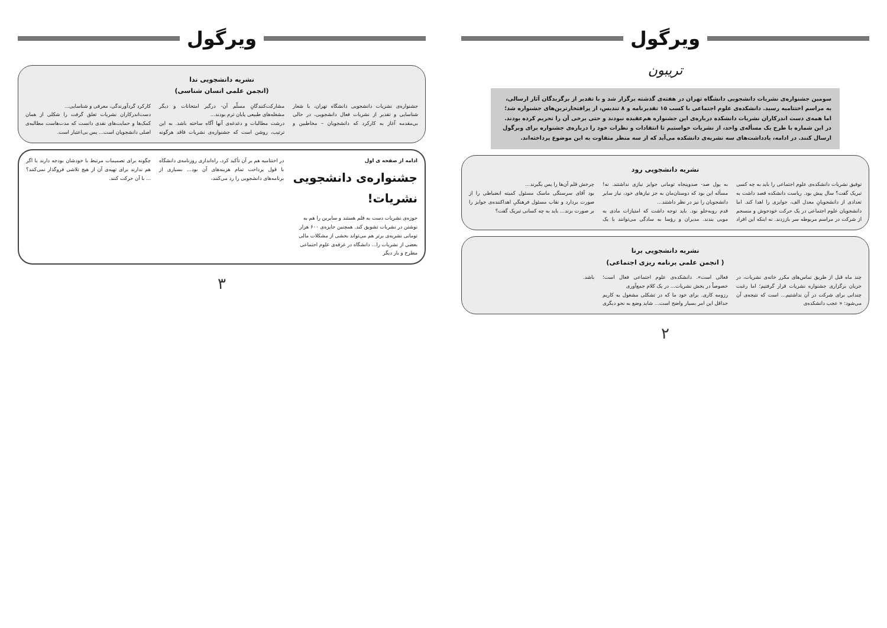ویرگول
تریبون
سومین جشنواره‌ی نشریات دانشجویی دانشگاه تهران در هفته‌ی گذشته برگزار شد و با تقدیر از برگزیدگان آثار ارسالی، به مراسم اختتامیه رسید. دانشکده‌ی علوم اجتماعی با کسب ۱۵ تقدیرنامه و ۸ تندیس، از پرافتخارترین‌های جشنواره شد؛ اما همه‌ی دست اندرکاران نشریات دانشکده درباره‌ی این جشنواره هم‌عقیده نبودند و حتی برخی آن را تحریم کرده بودند. در این شماره با طرح یک مسأله‌ی واحد، از نشریات خواستیم تا انتقادات و نظرات خود را درباره‌ی جشنواره برای ویرگول ارسال کنند. در ادامه، یادداشت‌های سه نشریه‌ی دانشکده می‌آید که از سه منظر متفاوت به این موضوع پرداخته‌اند.
نشریه دانشجویی رود
توفیق نشریات دانشکده‌ی علوم اجتماعی را باید به چه کسی تبریک گفت؟ سال پیش بود. ریاست دانشکده قصد داشت به تعدادی از دانشجویانِ معدل الف، جوایزی را اهدا کند. اما دانشجویان علوم اجتماعی در یک حرکت خودجوش و منسجم از شرکت در مراسم مربوطه سر باززدند. نه اینکه این افراد به پول صد- صدوپنجاه تومانی جوایز نیازی نداشتند. نه! مسأله این بود که دوستان‌مان به جز نیازهای خود، نیاز سایر دانشجویان را نیز در نظر داشتند...
قدم روبه‌جلو بود. باید توجه داشت که امتیازات مادی به مویی بندند. مدیران و رؤسا به سادگی می‌توانند با یک چرخش قلم آن‌ها را پس بگیرند...
بود آقای سرسنگی ماسک مسئول کمیته انضباطی را از صورت بردارد و نقاب مسئول فرهنگیِ اهداکننده‌ی جوایز را بر صورت بزند... باید به چه کسانی تبریک گفت؟
نشریه دانشجویی برنا
( انجمن علمی برنامه ریزی اجتماعی)
چند ماه قبل از طریق تماس‌های مکرر خانه‌ی نشریات، در جریان برگزاری جشنواره نشریات قرار گرفتیم؛ اما رغبت چندانی برای شرکت در آن نداشتیم... است که نتیجه‌ی آن می‌شود: « عجب دانشکده‌ی
فعالی است». دانشکده‌ی علوم اجتماعی فعال است؛ خصوصاً در بخش نشریات... در یک کلام جمع‌آوری
رزومه کاری. برای خود ما که در تشکلی مشغول به کاریم حداقل این امر بسیار واضح است... شاید وضع به نحو دیگری باشد.
۲
ویرگول
نشریه دانشجویی ندا
(انجمن علمی انسان شناسی)
جشنواره‌ی نشریات دانشجویی دانشگاه تهران، با شعار شناسایی و تقدیر از نشریات فعال دانشجویی، در حالی بی‌مقدمه آغاز به کارکرد که دانشجویان – مخاطبین و مشارکت‌کنندگانِ مسلّم آن- درگیر امتحانات و دیگر مشغله‌های طبیعی پایان ترم بودند...
درشت مطالبات و دغدغه‌ی آنها آگاه ساخته باشد. به این ترتیب، روشن است که جشنواره‌ی نشریات فاقد هرگونه کارکرد گردآورندگی، معرفی و شناسایی...
دست‌اندرکاران نشریات تعلق گرفت را شکلی از همان کمک‌ها و حمایت‌های نقدی دانست که مدت‌هاست مطالبه‌ی اصلی دانشجویان است... پس بی‌اعتبار است.
ادامه از صفحه ی اول
جشنواره‌ی دانشجویی نشریات!
حوزه‌ی نشریات دست به قلم هستند و سایرین را هم به نوشتن در نشریات تشویق کند. همچنین جایزه‌ی ۶۰۰ هزار تومانی نشریه‌ی برتر هم می‌تواند بخشی از مشکلات مالی بعضی از نشریات را... دانشگاه در غرفه‌ی علوم اجتماعی مطرح و بار دیگر
در اختتامیه هم بر آن تأکید کرد، راه‌اندازی روزنامه‌ی دانشگاه با قول پرداخت تمام هزینه‌های آن بود... بسیاری از برنامه‌های دانشجویی را رد می‌کنند،
چگونه برای تصمیمات مرتبط با خودشان بودجه دارند یا اگر هم ندارند برای تهیه‌ی آن از هیچ تلاشی فروگذار نمی‌کنند؟ ... با آن حرکت کنند.
۳